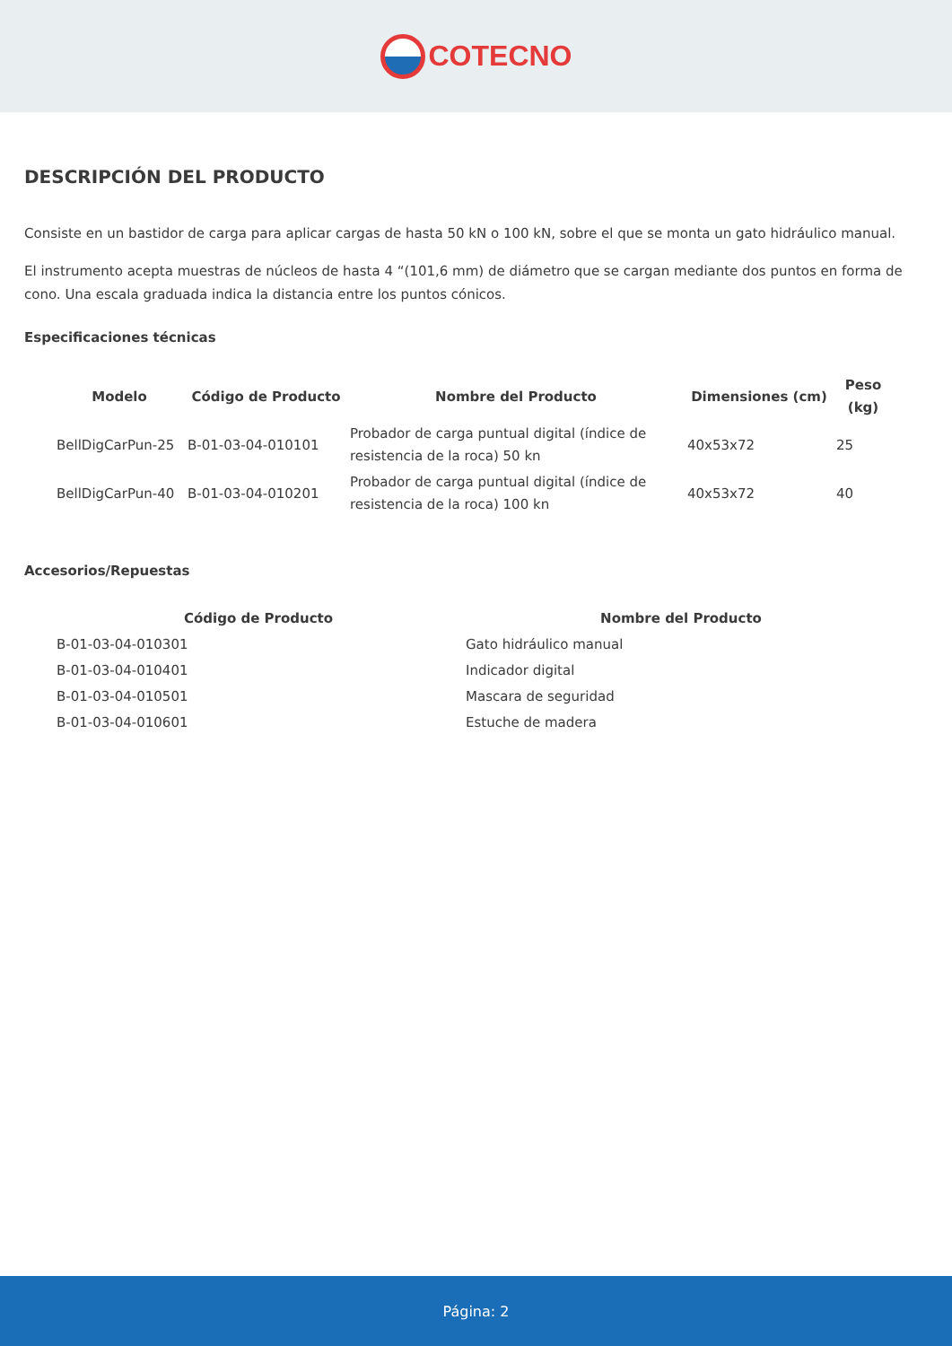COTECNO
DESCRIPCIÓN DEL PRODUCTO
Consiste en un bastidor de carga para aplicar cargas de hasta 50 kN o 100 kN, sobre el que se monta un gato hidráulico manual.
El instrumento acepta muestras de núcleos de hasta 4 “(101,6 mm) de diámetro que se cargan mediante dos puntos en forma de cono. Una escala graduada indica la distancia entre los puntos cónicos.
Especificaciones técnicas
| Modelo | Código de Producto | Nombre del Producto | Dimensiones (cm) | Peso (kg) |
| --- | --- | --- | --- | --- |
| BellDigCarPun-25 | B-01-03-04-010101 | Probador de carga puntual digital (índice de resistencia de la roca) 50 kn | 40x53x72 | 25 |
| BellDigCarPun-40 | B-01-03-04-010201 | Probador de carga puntual digital (índice de resistencia de la roca) 100 kn | 40x53x72 | 40 |
Accesorios/Repuestas
| Código de Producto | Nombre del Producto |
| --- | --- |
| B-01-03-04-010301 | Gato hidráulico manual |
| B-01-03-04-010401 | Indicador digital |
| B-01-03-04-010501 | Mascara de seguridad |
| B-01-03-04-010601 | Estuche de madera |
Página: 2